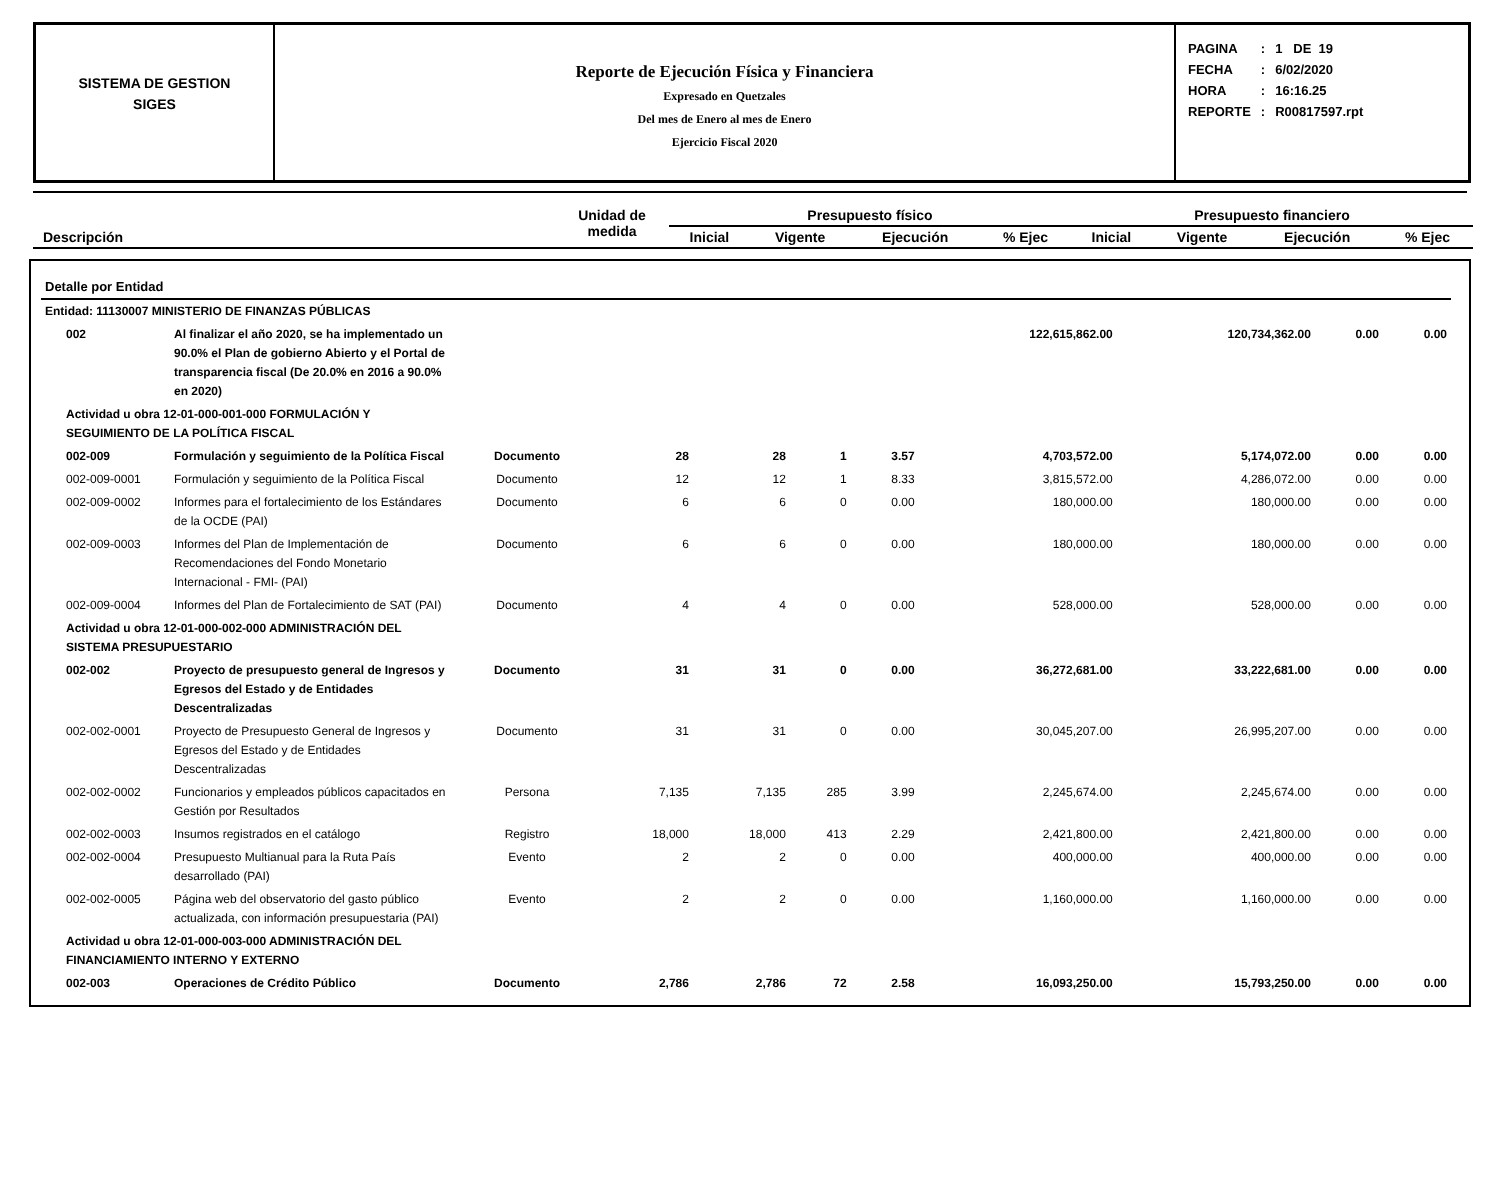SISTEMA DE GESTION
SIGES
Reporte de Ejecución Física y Financiera
Expresado en Quetzales
Del mes de Enero al mes de Enero
Ejercicio Fiscal 2020
| PAGINA | : | 1 DE 19 |
| FECHA | : | 6/02/2020 |
| HORA | : | 16:16.25 |
| REPORTE | : | R00817597.rpt |
| Descripción | Unidad de medida | Presupuesto físico | | | | Presupuesto financiero | | | |
| --- | --- | --- | --- | --- | --- | --- | --- | --- | --- |
| | | Inicial | Vigente | Ejecución | % Ejec | Inicial | Vigente | Ejecución | % Ejec |
| Detalle por Entidad | | | | | | | | | | |
| Entidad: 11130007 MINISTERIO DE FINANZAS PÚBLICAS | | | | | | | | | | |
| 002 | Al finalizar el año 2020, se ha implementado un 90.0% el Plan de gobierno Abierto y el Portal de transparencia fiscal (De 20.0% en 2016 a 90.0% en 2020) | | | | | | 122,615,862.00 | 120,734,362.00 | 0.00 | 0.00 |
| Actividad u obra 12-01-000-001-000 FORMULACIÓN Y SEGUIMIENTO DE LA POLÍTICA FISCAL | | | | | | | | | | |
| 002-009 | Formulación y seguimiento de la Política Fiscal | Documento | 28 | 28 | 1 | 3.57 | 4,703,572.00 | 5,174,072.00 | 0.00 | 0.00 |
| 002-009-0001 | Formulación y seguimiento de la Política Fiscal | Documento | 12 | 12 | 1 | 8.33 | 3,815,572.00 | 4,286,072.00 | 0.00 | 0.00 |
| 002-009-0002 | Informes para el fortalecimiento de los Estándares de la OCDE (PAI) | Documento | 6 | 6 | 0 | 0.00 | 180,000.00 | 180,000.00 | 0.00 | 0.00 |
| 002-009-0003 | Informes del Plan de Implementación de Recomendaciones del Fondo Monetario Internacional - FMI- (PAI) | Documento | 6 | 6 | 0 | 0.00 | 180,000.00 | 180,000.00 | 0.00 | 0.00 |
| 002-009-0004 | Informes del Plan de Fortalecimiento de SAT (PAI) | Documento | 4 | 4 | 0 | 0.00 | 528,000.00 | 528,000.00 | 0.00 | 0.00 |
| Actividad u obra 12-01-000-002-000 ADMINISTRACIÓN DEL SISTEMA PRESUPUESTARIO | | | | | | | | | | |
| 002-002 | Proyecto de presupuesto general de Ingresos y Egresos del Estado y de Entidades Descentralizadas | Documento | 31 | 31 | 0 | 0.00 | 36,272,681.00 | 33,222,681.00 | 0.00 | 0.00 |
| 002-002-0001 | Proyecto de Presupuesto General de Ingresos y Egresos del Estado y de Entidades Descentralizadas | Documento | 31 | 31 | 0 | 0.00 | 30,045,207.00 | 26,995,207.00 | 0.00 | 0.00 |
| 002-002-0002 | Funcionarios y empleados públicos capacitados en Gestión por Resultados | Persona | 7,135 | 7,135 | 285 | 3.99 | 2,245,674.00 | 2,245,674.00 | 0.00 | 0.00 |
| 002-002-0003 | Insumos registrados en el catálogo | Registro | 18,000 | 18,000 | 413 | 2.29 | 2,421,800.00 | 2,421,800.00 | 0.00 | 0.00 |
| 002-002-0004 | Presupuesto Multianual para la Ruta País desarrollado (PAI) | Evento | 2 | 2 | 0 | 0.00 | 400,000.00 | 400,000.00 | 0.00 | 0.00 |
| 002-002-0005 | Página web del observatorio del gasto público actualizada, con información presupuestaria (PAI) | Evento | 2 | 2 | 0 | 0.00 | 1,160,000.00 | 1,160,000.00 | 0.00 | 0.00 |
| Actividad u obra 12-01-000-003-000 ADMINISTRACIÓN DEL FINANCIAMIENTO INTERNO Y EXTERNO | | | | | | | | | | |
| 002-003 | Operaciones de Crédito Público | Documento | 2,786 | 2,786 | 72 | 2.58 | 16,093,250.00 | 15,793,250.00 | 0.00 | 0.00 |